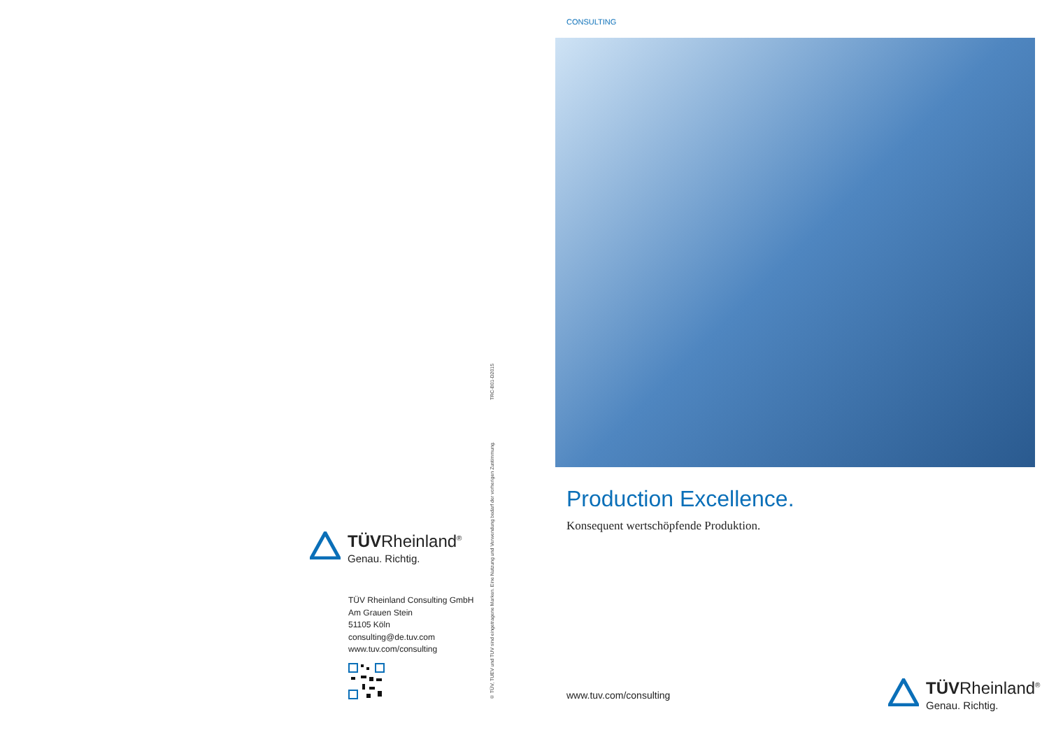TÜVRheinland<sup>®</sup>
Genau. Richtig.
TÜV Rheinland Consulting GmbH
Am Grauen Stein
51105 Köln
consulting@de.tuv.com
www.tuv.com/consulting
® TÜV, TUEV und TUV sind eingetragene Marken. Eine Nutzung und Verwendung bedarf der vorherigen Zustimmung. TRC-B01-D2015
CONSULTING
Production Excellence.
Konsequent wertschöpfende Produktion.
www.tuv.com/consulting
TÜVRheinland<sup>®</sup>
Genau. Richtig.